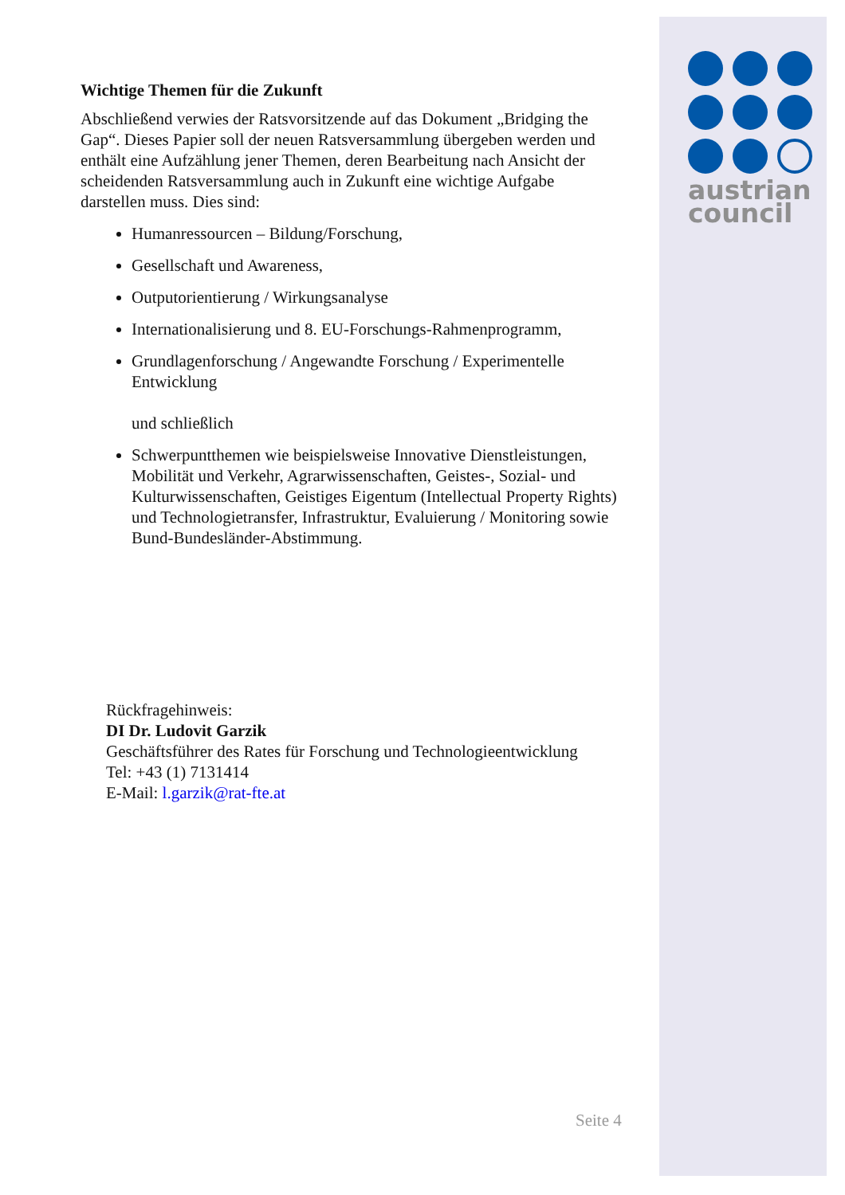austrian
council
Wichtige Themen für die Zukunft
Abschließend verwies der Ratsvorsitzende auf das Dokument „Bridging the Gap“. Dieses Papier soll der neuen Ratsversammlung übergeben werden und enthält eine Aufzählung jener Themen, deren Bearbeitung nach Ansicht der scheidenden Ratsversammlung auch in Zukunft eine wichtige Aufgabe darstellen muss. Dies sind:
Humanressourcen – Bildung/Forschung,
Gesellschaft und Awareness,
Outputorientierung / Wirkungsanalyse
Internationalisierung und 8. EU-Forschungs-Rahmenprogramm,
Grundlagenforschung / Angewandte Forschung / Experimentelle Entwicklung
und schließlich
Schwerpuntthemen wie beispielsweise Innovative Dienstleistungen, Mobilität und Verkehr, Agrarwissenschaften, Geistes-, Sozial- und Kulturwissenschaften, Geistiges Eigentum (Intellectual Property Rights) und Technologietransfer, Infrastruktur, Evaluierung / Monitoring sowie Bund-Bundesländer-Abstimmung.
Rückfragehinweis:
DI Dr. Ludovit Garzik
Geschäftsführer des Rates für Forschung und Technologieentwicklung
Tel: +43 (1) 7131414
E-Mail: l.garzik@rat-fte.at
Seite 4